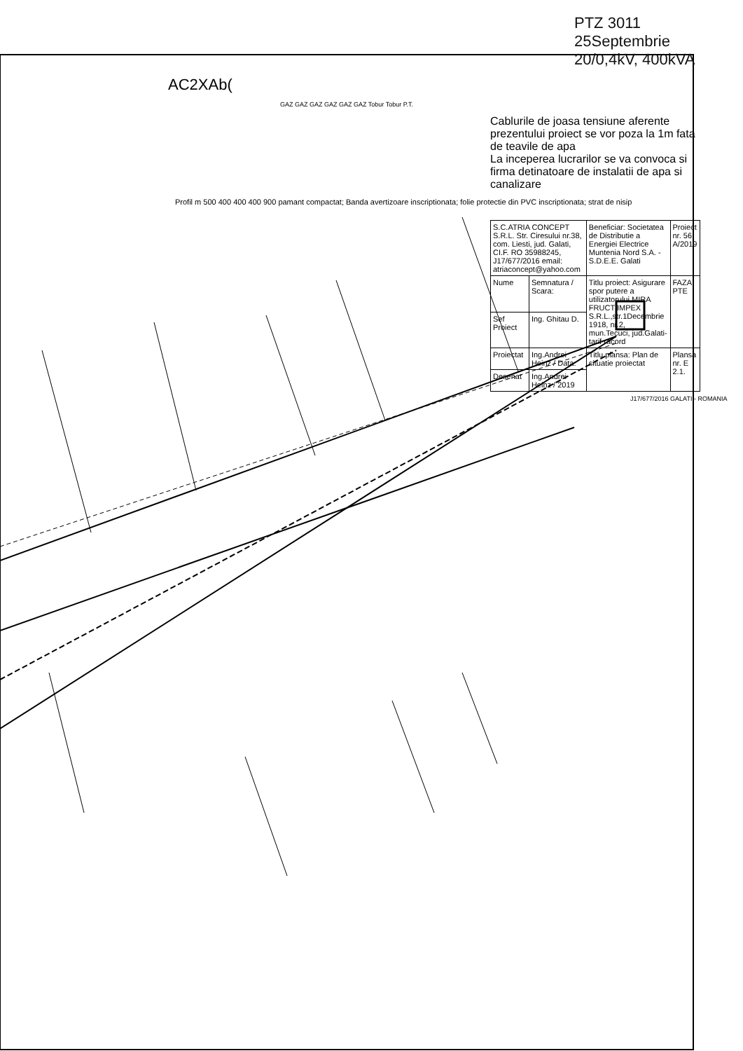PTZ 3011 25Septembrie
20/0,4kV, 400kVA
AC2XAb(
GAZ GAZ GAZ GAZ GAZ GAZ Tobur Tobur P.T.
Cablurile de joasa tensiune aferente prezentului proiect se vor poza la 1m fata de teavile de apa
La inceperea lucrarilor se va convoca si firma detinatoare de instalatii de apa si canalizare
Profil m 500 400 400 400 900 pamant compactat; Banda avertizoare inscriptionata; folie protectie din PVC inscriptionata; strat de nisip
| S.C.ATRIA CONCEPT S.R.L. Str. Ciresului nr.38, com. Liesti, jud. Galati, CI.F. RO 35988245, J17/677/2016 email: atriaconcept@yahoo.com | | Beneficiar: Societatea de Distributie a Energiei Electrice Muntenia Nord S.A. - S.D.E.E. Galati | Proiect nr. 56 A/2019 |
| Nume | Semnatura / Scara: | Titlu proiect: Asigurare spor putere a utilizatorului MIRA FRUCT IMPEX S.R.L.,str.1Decembrie 1918, nr.2, mun.Tecuci, jud.Galati-tarif racord | FAZA: PTE |
| Sef Proiect | Ing. Ghitau D. | | |
| Proiectat | Ing.Andrei Heinz / Data: | Titlu plansa: Plan de situatie proiectat | Plansa nr. E 2.1. |
| Desenat | Ing.Andrei Heinz / 2019 | | |
J17/677/2016 GALATI - ROMANIA